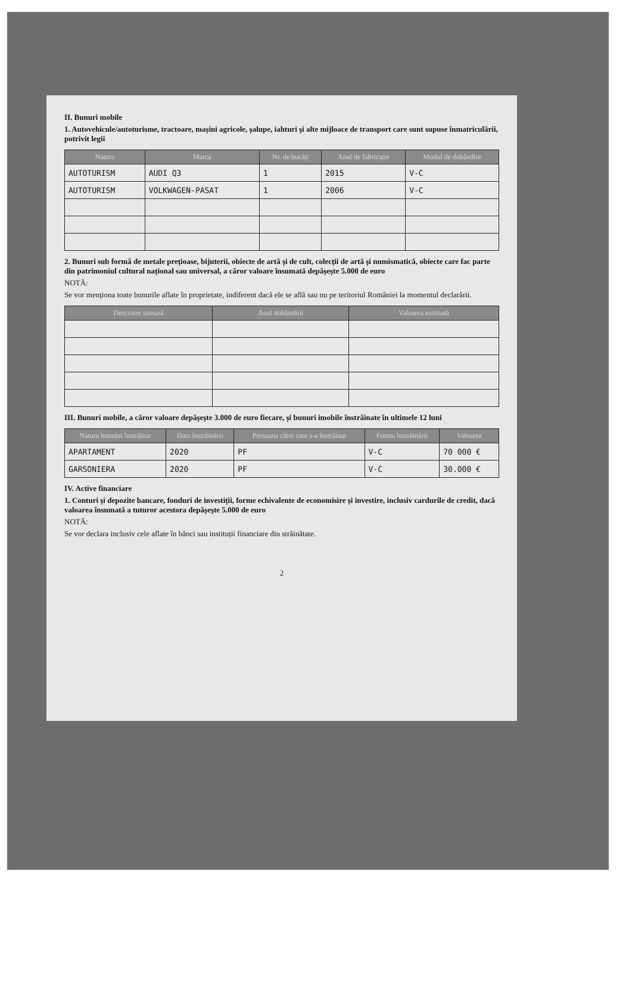II. Bunuri mobile
1. Autovehicule/autoturisme, tractoare, mașini agricole, șalupe, iahturi și alte mijloace de transport care sunt supuse înmatriculării, potrivit legii
| Natura | Marca | Nr. de bucăți | Anul de fabricație | Modul de dobândire |
| --- | --- | --- | --- | --- |
| AUTOTURISM | AUDI Q3 | 1 | 2015 | V-C |
| AUTOTURISM | VOLKWAGEN-PASAT | 1 | 2006 | V-C |
2. Bunuri sub formă de metale prețioase, bijuterii, obiecte de artă și de cult, colecții de artă și numismatică, obiecte care fac parte din patrimoniul cultural național sau universal, a căror valoare însumată depășește 5.000 de euro
NOTĂ:
Se vor menționa toate bunurile aflate în proprietate, indiferent dacă ele se află sau nu pe teritoriul României la momentul declarării.
| Descriere sumară | Anul dobândirii | Valoarea estimată |
| --- | --- | --- |
III. Bunuri mobile, a căror valoare depășește 3.000 de euro fiecare, și bunuri imobile înstrăinate în ultimele 12 luni
| Natura bunului înstrăinat | Data înstrăinării | Persoana către care s-a înstrăinat | Forma înstrăinării | Valoarea |
| --- | --- | --- | --- | --- |
| APARTAMENT | 2020 | PF | V-C | 70 000 € |
| GARSONIERA | 2020 | PF | V-C | 30.000 € |
IV. Active financiare
1. Conturi și depozite bancare, fonduri de investiții, forme echivalente de economisire și investire, inclusiv cardurile de credit, dacă valoarea însumată a tuturor acestora depășește 5.000 de euro
NOTĂ:
Se vor declara inclusiv cele aflate în bănci sau instituții financiare din străinătate.
2